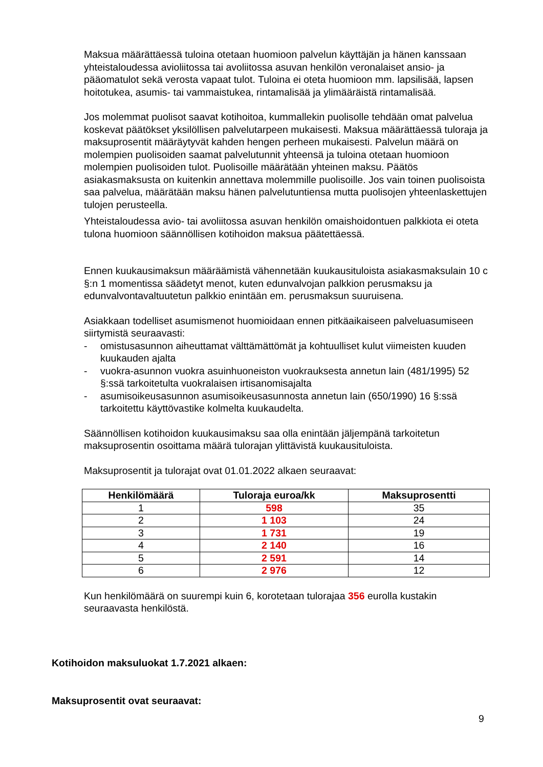Maksua määrättäessä tuloina otetaan huomioon palvelun käyttäjän ja hänen kanssaan yhteistaloudessa avioliitossa tai avoliitossa asuvan henkilön veronalaiset ansio- ja pääomatulot sekä verosta vapaat tulot. Tuloina ei oteta huomioon mm. lapsilisää, lapsen hoitotukea, asumis- tai vammaistukea, rintamalisää ja ylimääräistä rintamalisää.
Jos molemmat puolisot saavat kotihoitoa, kummallekin puolisolle tehdään omat palvelua koskevat päätökset yksilöllisen palvelutarpeen mukaisesti. Maksua määrättäessä tuloraja ja maksuprosentit määräytyvät kahden hengen perheen mukaisesti. Palvelun määrä on molempien puolisoiden saamat palvelutunnit yhteensä ja tuloina otetaan huomioon molempien puolisoiden tulot. Puolisoille määrätään yhteinen maksu. Päätös asiakasmaksusta on kuitenkin annettava molemmille puolisoille. Jos vain toinen puolisoista saa palvelua, määrätään maksu hänen palvelutuntiensa mutta puolisojen yhteenlaskettujen tulojen perusteella.
Yhteistaloudessa avio- tai avoliitossa asuvan henkilön omaishoidontuen palkkiota ei oteta tulona huomioon säännöllisen kotihoidon maksua päätettäessä.
Ennen kuukausimaksun määräämistä vähennetään kuukausituloista asiakasmaksulain 10 c §:n 1 momentissa säädetyt menot, kuten edunvalvojan palkkion perusmaksu ja edunvalvontavaltuutetun palkkio enintään em. perusmaksun suuruisena.
Asiakkaan todelliset asumismenot huomioidaan ennen pitkäaikaiseen palveluasumiseen siirtymistä seuraavasti:
- omistusasunnon aiheuttamat välttämättömät ja kohtuulliset kulut viimeisten kuuden kuukauden ajalta
- vuokra-asunnon vuokra asuinhuoneiston vuokrauksesta annetun lain (481/1995) 52 §:ssä tarkoitetulta vuokralaisen irtisanomisajalta
- asumisoikeusasunnon asumisoikeusasunnosta annetun lain (650/1990) 16 §:ssä tarkoitettu käyttövastike kolmelta kuukaudelta.
Säännöllisen kotihoidon kuukausimaksu saa olla enintään jäljempänä tarkoitetun maksuprosentin osoittama määrä tulorajan ylittävistä kuukausituloista.
Maksuprosentit ja tulorajat ovat 01.01.2022 alkaen seuraavat:
| Henkilömäärä | Tuloraja euroa/kk | Maksuprosentti |
| --- | --- | --- |
| 1 | 598 | 35 |
| 2 | 1 103 | 24 |
| 3 | 1 731 | 19 |
| 4 | 2 140 | 16 |
| 5 | 2 591 | 14 |
| 6 | 2 976 | 12 |
Kun henkilömäärä on suurempi kuin 6, korotetaan tulorajaa 356 eurolla kustakin seuraavasta henkilöstä.
Kotihoidon maksuluokat 1.7.2021 alkaen:
Maksuprosentit ovat seuraavat:
9